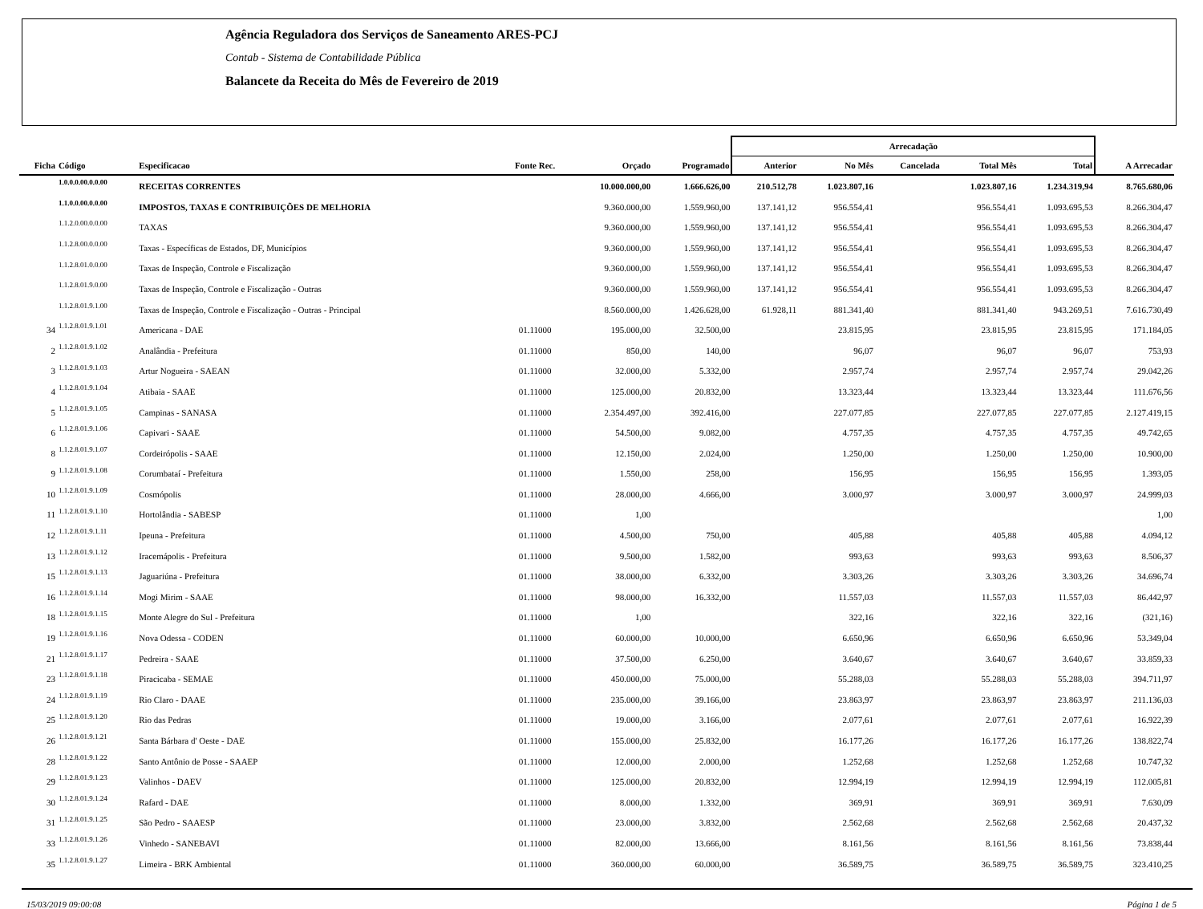Agência Reguladora dos Serviços de Saneamento ARES-PCJ
Contab - Sistema de Contabilidade Pública
Balancete da Receita do Mês de Fevereiro de 2019
| | | | | | | Arrecadação | | | | | |
| --- | --- | --- | --- | --- | --- | --- | --- | --- | --- | --- | --- |
| Ficha | Código | Especificacao | Fonte Rec. | Orçado | Programado | Anterior | No Mês | Cancelada | Total Mês | Total | A Arrecadar |
| | 1.0.0.0.00.0.0.00 | RECEITAS CORRENTES | | 10.000.000,00 | 1.666.626,00 | 210.512,78 | 1.023.807,16 | | 1.023.807,16 | 1.234.319,94 | 8.765.680,06 |
| | 1.1.0.0.00.0.0.00 | IMPOSTOS, TAXAS E CONTRIBUIÇÕES DE MELHORIA | | 9.360.000,00 | 1.559.960,00 | 137.141,12 | 956.554,41 | | 956.554,41 | 1.093.695,53 | 8.266.304,47 |
| | 1.1.2.0.00.0.0.00 | TAXAS | | 9.360.000,00 | 1.559.960,00 | 137.141,12 | 956.554,41 | | 956.554,41 | 1.093.695,53 | 8.266.304,47 |
| | 1.1.2.8.00.0.0.00 | Taxas - Específicas de Estados, DF, Municípios | | 9.360.000,00 | 1.559.960,00 | 137.141,12 | 956.554,41 | | 956.554,41 | 1.093.695,53 | 8.266.304,47 |
| | 1.1.2.8.01.0.0.00 | Taxas de Inspeção, Controle e Fiscalização | | 9.360.000,00 | 1.559.960,00 | 137.141,12 | 956.554,41 | | 956.554,41 | 1.093.695,53 | 8.266.304,47 |
| | 1.1.2.8.01.9.0.00 | Taxas de Inspeção, Controle e Fiscalização - Outras | | 9.360.000,00 | 1.559.960,00 | 137.141,12 | 956.554,41 | | 956.554,41 | 1.093.695,53 | 8.266.304,47 |
| | 1.1.2.8.01.9.1.00 | Taxas de Inspeção, Controle e Fiscalização - Outras - Principal | | 8.560.000,00 | 1.426.628,00 | 61.928,11 | 881.341,40 | | 881.341,40 | 943.269,51 | 7.616.730,49 |
| 34 | 1.1.2.8.01.9.1.01 | Americana - DAE | 01.11000 | 195.000,00 | 32.500,00 | | 23.815,95 | | 23.815,95 | 23.815,95 | 171.184,05 |
| 2 | 1.1.2.8.01.9.1.02 | Analândia - Prefeitura | 01.11000 | 850,00 | 140,00 | | 96,07 | | 96,07 | 96,07 | 753,93 |
| 3 | 1.1.2.8.01.9.1.03 | Artur Nogueira - SAEAN | 01.11000 | 32.000,00 | 5.332,00 | | 2.957,74 | | 2.957,74 | 2.957,74 | 29.042,26 |
| 4 | 1.1.2.8.01.9.1.04 | Atibaia - SAAE | 01.11000 | 125.000,00 | 20.832,00 | | 13.323,44 | | 13.323,44 | 13.323,44 | 111.676,56 |
| 5 | 1.1.2.8.01.9.1.05 | Campinas - SANASA | 01.11000 | 2.354.497,00 | 392.416,00 | | 227.077,85 | | 227.077,85 | 227.077,85 | 2.127.419,15 |
| 6 | 1.1.2.8.01.9.1.06 | Capivari - SAAE | 01.11000 | 54.500,00 | 9.082,00 | | 4.757,35 | | 4.757,35 | 4.757,35 | 49.742,65 |
| 8 | 1.1.2.8.01.9.1.07 | Cordeirópolis - SAAE | 01.11000 | 12.150,00 | 2.024,00 | | 1.250,00 | | 1.250,00 | 1.250,00 | 10.900,00 |
| 9 | 1.1.2.8.01.9.1.08 | Corumbataí - Prefeitura | 01.11000 | 1.550,00 | 258,00 | | 156,95 | | 156,95 | 156,95 | 1.393,05 |
| 10 | 1.1.2.8.01.9.1.09 | Cosmópolis | 01.11000 | 28.000,00 | 4.666,00 | | 3.000,97 | | 3.000,97 | 3.000,97 | 24.999,03 |
| 11 | 1.1.2.8.01.9.1.10 | Hortolândia - SABESP | 01.11000 | 1,00 | | | | | | | 1,00 |
| 12 | 1.1.2.8.01.9.1.11 | Ipeuna - Prefeitura | 01.11000 | 4.500,00 | 750,00 | | 405,88 | | 405,88 | 405,88 | 4.094,12 |
| 13 | 1.1.2.8.01.9.1.12 | Iracemápolis - Prefeitura | 01.11000 | 9.500,00 | 1.582,00 | | 993,63 | | 993,63 | 993,63 | 8.506,37 |
| 15 | 1.1.2.8.01.9.1.13 | Jaguariúna - Prefeitura | 01.11000 | 38.000,00 | 6.332,00 | | 3.303,26 | | 3.303,26 | 3.303,26 | 34.696,74 |
| 16 | 1.1.2.8.01.9.1.14 | Mogi Mirim - SAAE | 01.11000 | 98.000,00 | 16.332,00 | | 11.557,03 | | 11.557,03 | 11.557,03 | 86.442,97 |
| 18 | 1.1.2.8.01.9.1.15 | Monte Alegre do Sul - Prefeitura | 01.11000 | 1,00 | | | 322,16 | | 322,16 | 322,16 | (321,16) |
| 19 | 1.1.2.8.01.9.1.16 | Nova Odessa - CODEN | 01.11000 | 60.000,00 | 10.000,00 | | 6.650,96 | | 6.650,96 | 6.650,96 | 53.349,04 |
| 21 | 1.1.2.8.01.9.1.17 | Pedreira - SAAE | 01.11000 | 37.500,00 | 6.250,00 | | 3.640,67 | | 3.640,67 | 3.640,67 | 33.859,33 |
| 23 | 1.1.2.8.01.9.1.18 | Piracicaba - SEMAE | 01.11000 | 450.000,00 | 75.000,00 | | 55.288,03 | | 55.288,03 | 55.288,03 | 394.711,97 |
| 24 | 1.1.2.8.01.9.1.19 | Rio Claro - DAAE | 01.11000 | 235.000,00 | 39.166,00 | | 23.863,97 | | 23.863,97 | 23.863,97 | 211.136,03 |
| 25 | 1.1.2.8.01.9.1.20 | Rio das Pedras | 01.11000 | 19.000,00 | 3.166,00 | | 2.077,61 | | 2.077,61 | 2.077,61 | 16.922,39 |
| 26 | 1.1.2.8.01.9.1.21 | Santa Bárbara d' Oeste - DAE | 01.11000 | 155.000,00 | 25.832,00 | | 16.177,26 | | 16.177,26 | 16.177,26 | 138.822,74 |
| 28 | 1.1.2.8.01.9.1.22 | Santo Antônio de Posse - SAAEP | 01.11000 | 12.000,00 | 2.000,00 | | 1.252,68 | | 1.252,68 | 1.252,68 | 10.747,32 |
| 29 | 1.1.2.8.01.9.1.23 | Valinhos - DAEV | 01.11000 | 125.000,00 | 20.832,00 | | 12.994,19 | | 12.994,19 | 12.994,19 | 112.005,81 |
| 30 | 1.1.2.8.01.9.1.24 | Rafard - DAE | 01.11000 | 8.000,00 | 1.332,00 | | 369,91 | | 369,91 | 369,91 | 7.630,09 |
| 31 | 1.1.2.8.01.9.1.25 | São Pedro - SAAESP | 01.11000 | 23.000,00 | 3.832,00 | | 2.562,68 | | 2.562,68 | 2.562,68 | 20.437,32 |
| 33 | 1.1.2.8.01.9.1.26 | Vinhedo - SANEBAVI | 01.11000 | 82.000,00 | 13.666,00 | | 8.161,56 | | 8.161,56 | 8.161,56 | 73.838,44 |
| 35 | 1.1.2.8.01.9.1.27 | Limeira - BRK Ambiental | 01.11000 | 360.000,00 | 60.000,00 | | 36.589,75 | | 36.589,75 | 36.589,75 | 323.410,25 |
15/03/2019 09:00:08 Página 1 de 5